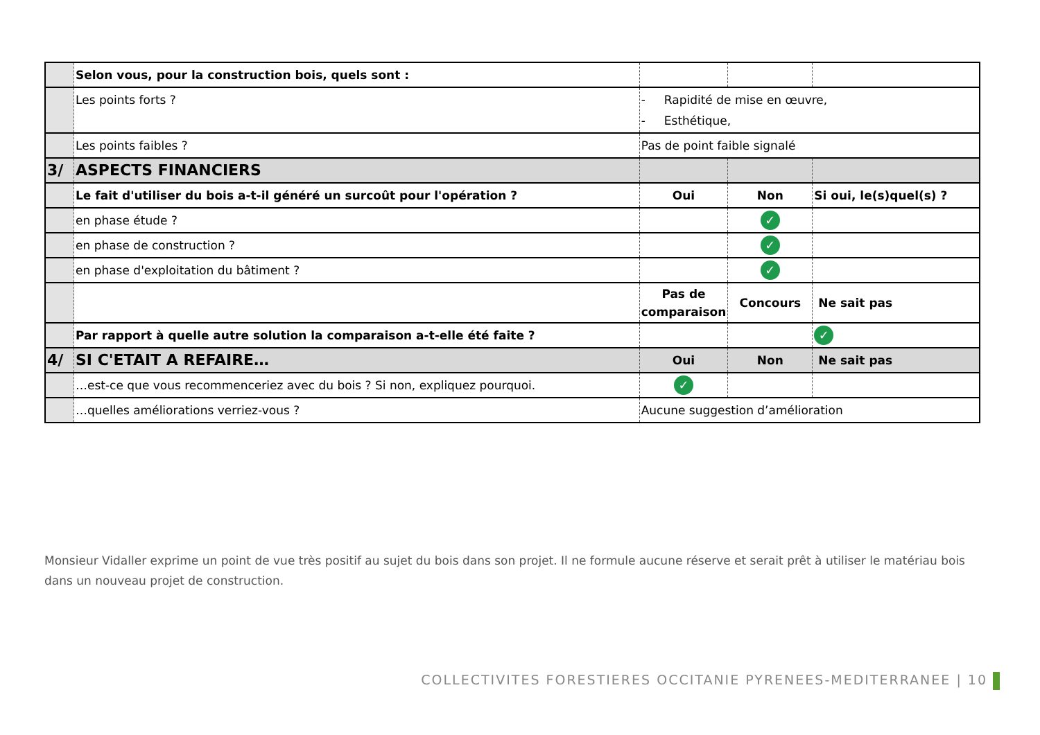| | Selon vous, pour la construction bois, quels sont : | | | |
| | Les points forts ? | - Rapidité de mise en œuvre, - Esthétique, | | |
| | Les points faibles ? | Pas de point faible signalé | | |
| 3/ | ASPECTS FINANCIERS | | | |
| | Le fait d'utiliser du bois a-t-il généré un surcoût pour l'opération ? | Oui | Non | Si oui, le(s)quel(s) ? |
| | en phase étude ? | | ✓ | |
| | en phase de construction ? | | ✓ | |
| | en phase d'exploitation du bâtiment ? | | ✓ | |
| | | Pas de comparaison | Concours | Ne sait pas |
| | Par rapport à quelle autre solution la comparaison a-t-elle été faite ? | | | ✓ |
| 4/ | SI C'ETAIT A REFAIRE… | Oui | Non | Ne sait pas |
| | …est-ce que vous recommenceriez avec du bois ? Si non, expliquez pourquoi. | ✓ | | |
| | …quelles améliorations verriez-vous ? | Aucune suggestion d’amélioration | | |
Monsieur Vidaller exprime un point de vue très positif au sujet du bois dans son projet. Il ne formule aucune réserve et serait prêt à utiliser le matériau bois dans un nouveau projet de construction.
COLLECTIVITES FORESTIERES OCCITANIE PYRENEES-MEDITERRANEE | 10